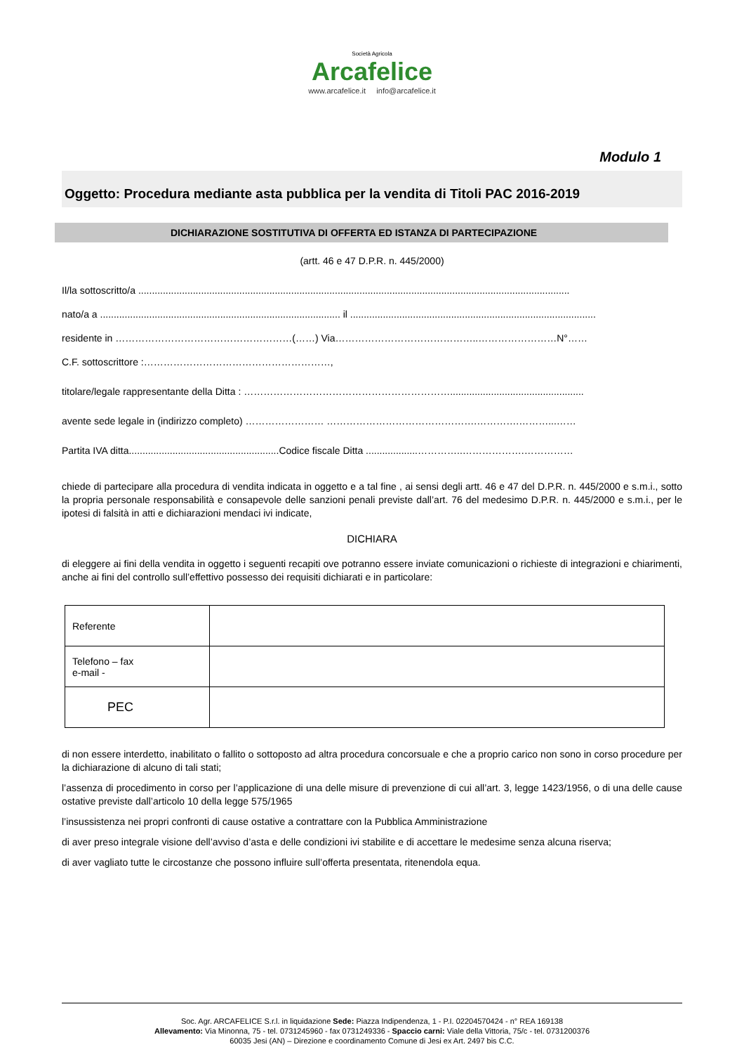Società Agricola
Arcafelice
www.arcafelice.it info@arcafelice.it
Modulo 1
Oggetto: Procedura mediante asta pubblica per la vendita di Titoli PAC 2016-2019
DICHIARAZIONE SOSTITUTIVA DI OFFERTA ED ISTANZA DI PARTECIPAZIONE
(artt. 46 e 47 D.P.R. n. 445/2000)
Il/la sottoscritto/a ..............................................................................................................................................................
nato/a a ........................................................................................ il ..........................................................................................
residente in ………………………………………………(……) Via……………………………………..……………………N°……
C.F. sottoscrittore :…………………………………………………,
titolare/legale rappresentante della Ditta : ……………………………………………………….................................................
avente sede legale in (indirizzo completo) …………………… ……………………………………….………….………...……
Partita IVA ditta.......................................................Codice fiscale Ditta ...................…………..……………….……………
chiede di partecipare alla procedura di vendita indicata in oggetto e a tal fine , ai sensi degli artt. 46 e 47 del D.P.R. n. 445/2000 e s.m.i., sotto la propria personale responsabilità e consapevole delle sanzioni penali previste dall’art. 76 del medesimo D.P.R. n. 445/2000 e s.m.i., per le ipotesi di falsità in atti e dichiarazioni mendaci ivi indicate,
DICHIARA
di eleggere ai fini della vendita in oggetto i seguenti recapiti ove potranno essere inviate comunicazioni o richieste di integrazioni e chiarimenti, anche ai fini del controllo sull’effettivo possesso dei requisiti dichiarati e in particolare:
| Referente | |
| Telefono – fax e-mail - | |
| PEC | |
di non essere interdetto, inabilitato o fallito o sottoposto ad altra procedura concorsuale e che a proprio carico non sono in corso procedure per la dichiarazione di alcuno di tali stati;
l’assenza di procedimento in corso per l’applicazione di una delle misure di prevenzione di cui all’art. 3, legge 1423/1956, o di una delle cause ostative previste dall’articolo 10 della legge 575/1965
l’insussistenza nei propri confronti di cause ostative a contrattare con la Pubblica Amministrazione
di aver preso integrale visione dell’avviso d’asta e delle condizioni ivi stabilite e di accettare le medesime senza alcuna riserva;
di aver vagliato tutte le circostanze che possono influire sull’offerta presentata, ritenendola equa.
Soc. Agr. ARCAFELICE S.r.l. in liquidazione Sede: Piazza Indipendenza, 1 - P.I. 02204570424 - n° REA 169138
Allevamento: Via Minonna, 75 - tel. 0731245960 - fax 0731249336 - Spaccio carni: Viale della Vittoria, 75/c - tel. 0731200376
60035 Jesi (AN) – Direzione e coordinamento Comune di Jesi ex Art. 2497 bis C.C.